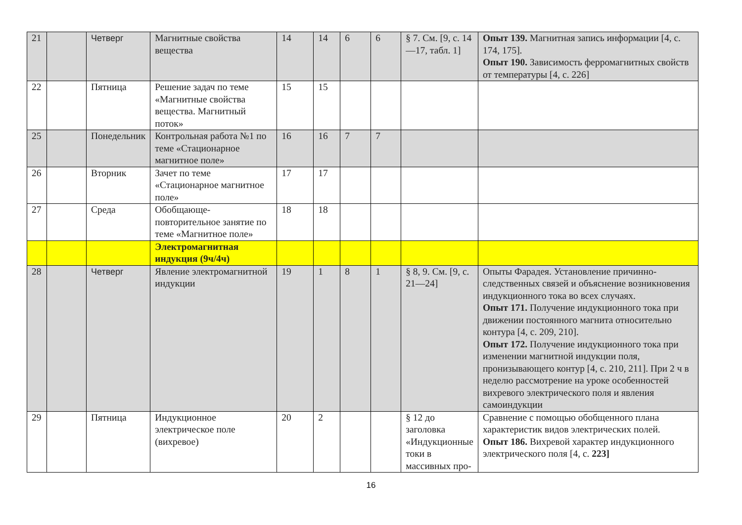| 21 | | Четверг | Магнитные свойства вещества | 14 | 14 | 6 | 6 | § 7. См. [9, с. 14—17, табл. 1] | Опыт 139. Магнитная запись информации [4, с. 174, 175]. Опыт 190. Зависимость ферромагнитных свойств от температуры [4, с. 226] |
| 22 | | Пятница | Решение задач по теме «Магнитные свойства вещества. Магнитный поток» | 15 | 15 | | | | |
| 25 | | Понедельник | Контрольная работа №1 по теме «Стационарное магнитное поле» | 16 | 16 | 7 | 7 | | |
| 26 | | Вторник | Зачет по теме «Стационарное магнитное поле» | 17 | 17 | | | | |
| 27 | | Среда | Обобщающе-повторительное занятие по теме «Магнитное поле» | 18 | 18 | | | | |
| | | | Электромагнитная индукция (9ч/4ч) | | | | | | |
| 28 | | Четверг | Явление электромагнитной индукции | 19 | 1 | 8 | 1 | § 8, 9. См. [9, с. 21—24] | Опыты Фарадея. Установление причинно-следственных связей и объяснение возникновения индукционного тока во всех случаях. Опыт 171. Получение индукционного тока при движении постоянного магнита относительно контура [4, с. 209, 210]. Опыт 172. Получение индукционного тока при изменении магнитной индукции поля, пронизывающего контур [4, с. 210, 211]. При 2 ч в неделю рассмотрение на уроке особенностей вихревого электрического поля и явления самоиндукции |
| 29 | | Пятница | Индукционное электрическое поле (вихревое) | 20 | 2 | | | § 12 до заголовка «Индукционные токи в массивных про- | Сравнение с помощью обобщенного плана характеристик видов электрических полей. Опыт 186. Вихревой характер индукционного электрического поля [4, с. 223] |
16